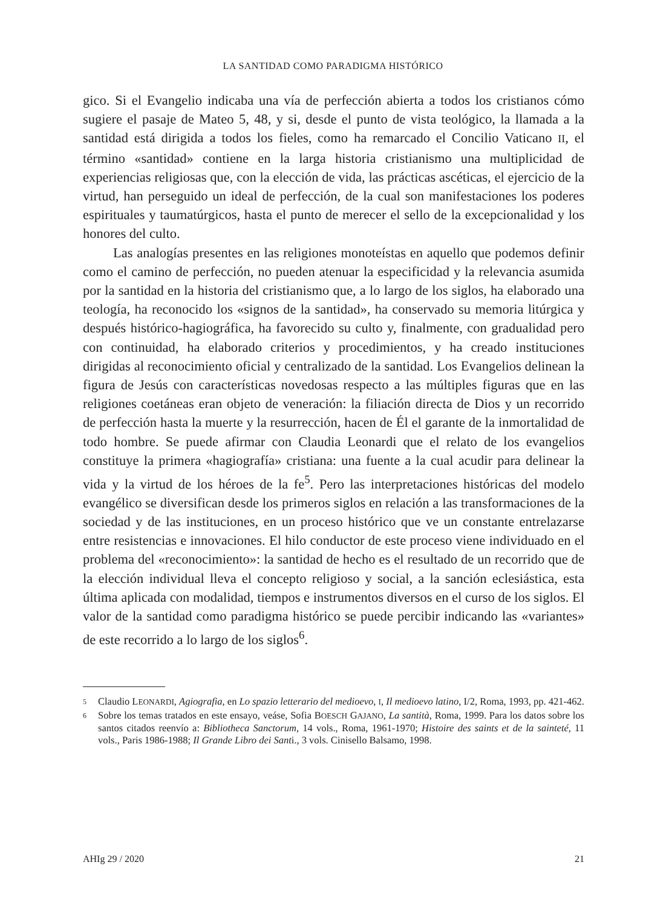LA SANTIDAD COMO PARADIGMA HISTÓRICO
gico. Si el Evangelio indicaba una vía de perfección abierta a todos los cristianos cómo sugiere el pasaje de Mateo 5, 48, y si, desde el punto de vista teológico, la llamada a la santidad está dirigida a todos los fieles, como ha remarcado el Concilio Vaticano II, el término «santidad» contiene en la larga historia cristianismo una multiplicidad de experiencias religiosas que, con la elección de vida, las prácticas ascéticas, el ejercicio de la virtud, han perseguido un ideal de perfección, de la cual son manifestaciones los poderes espirituales y taumatúrgicos, hasta el punto de merecer el sello de la excepcionalidad y los honores del culto.
Las analogías presentes en las religiones monoteístas en aquello que podemos definir como el camino de perfección, no pueden atenuar la especificidad y la relevancia asumida por la santidad en la historia del cristianismo que, a lo largo de los siglos, ha elaborado una teología, ha reconocido los «signos de la santidad», ha conservado su memoria litúrgica y después histórico-hagiográfica, ha favorecido su culto y, finalmente, con gradualidad pero con continuidad, ha elaborado criterios y procedimientos, y ha creado instituciones dirigidas al reconocimiento oficial y centralizado de la santidad. Los Evangelios delinean la figura de Jesús con características novedosas respecto a las múltiples figuras que en las religiones coetáneas eran objeto de veneración: la filiación directa de Dios y un recorrido de perfección hasta la muerte y la resurrección, hacen de Él el garante de la inmortalidad de todo hombre. Se puede afirmar con Claudia Leonardi que el relato de los evangelios constituye la primera «hagiografía» cristiana: una fuente a la cual acudir para delinear la vida y la virtud de los héroes de la fe<sup>5</sup>. Pero las interpretaciones históricas del modelo evangélico se diversifican desde los primeros siglos en relación a las transformaciones de la sociedad y de las instituciones, en un proceso histórico que ve un constante entrelazarse entre resistencias e innovaciones. El hilo conductor de este proceso viene individuado en el problema del «reconocimiento»: la santidad de hecho es el resultado de un recorrido que de la elección individual lleva el concepto religioso y social, a la sanción eclesiástica, esta última aplicada con modalidad, tiempos e instrumentos diversos en el curso de los siglos. El valor de la santidad como paradigma histórico se puede percibir indicando las «variantes» de este recorrido a lo largo de los siglos<sup>6</sup>.
5 Claudio LEONARDI, Agiografia, en Lo spazio letterario del medioevo, I, Il medioevo latino, I/2, Roma, 1993, pp. 421-462.
6 Sobre los temas tratados en este ensayo, veáse, Sofia BOESCH GAJANO, La santità, Roma, 1999. Para los datos sobre los santos citados reenvío a: Bibliotheca Sanctorum, 14 vols., Roma, 1961-1970; Histoire des saints et de la sainteté, 11 vols., Paris 1986-1988; Il Grande Libro dei Santi., 3 vols. Cinisello Balsamo, 1998.
AHIg 29 / 2020 21